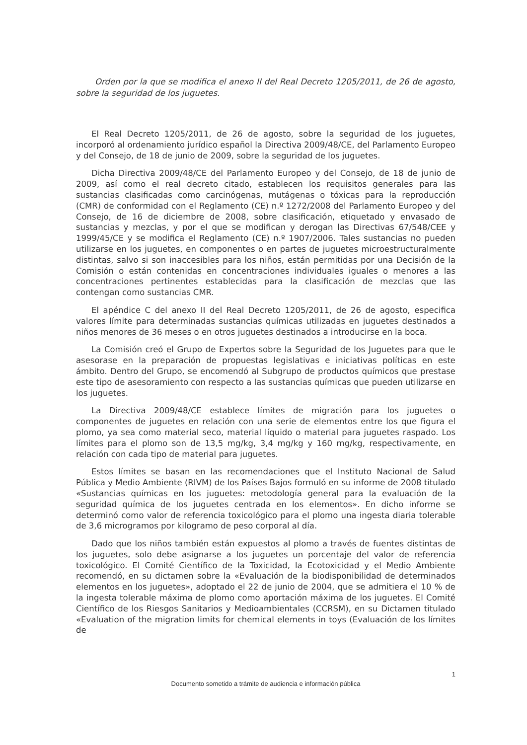Orden por la que se modifica el anexo II del Real Decreto 1205/2011, de 26 de agosto, sobre la seguridad de los juguetes.
El Real Decreto 1205/2011, de 26 de agosto, sobre la seguridad de los juguetes, incorporó al ordenamiento jurídico español la Directiva 2009/48/CE, del Parlamento Europeo y del Consejo, de 18 de junio de 2009, sobre la seguridad de los juguetes.
Dicha Directiva 2009/48/CE del Parlamento Europeo y del Consejo, de 18 de junio de 2009, así como el real decreto citado, establecen los requisitos generales para las sustancias clasificadas como carcinógenas, mutágenas o tóxicas para la reproducción (CMR) de conformidad con el Reglamento (CE) n.º 1272/2008 del Parlamento Europeo y del Consejo, de 16 de diciembre de 2008, sobre clasificación, etiquetado y envasado de sustancias y mezclas, y por el que se modifican y derogan las Directivas 67/548/CEE y 1999/45/CE y se modifica el Reglamento (CE) n.º 1907/2006. Tales sustancias no pueden utilizarse en los juguetes, en componentes o en partes de juguetes microestructuralmente distintas, salvo si son inaccesibles para los niños, están permitidas por una Decisión de la Comisión o están contenidas en concentraciones individuales iguales o menores a las concentraciones pertinentes establecidas para la clasificación de mezclas que las contengan como sustancias CMR.
El apéndice C del anexo II del Real Decreto 1205/2011, de 26 de agosto, especifica valores límite para determinadas sustancias químicas utilizadas en juguetes destinados a niños menores de 36 meses o en otros juguetes destinados a introducirse en la boca.
La Comisión creó el Grupo de Expertos sobre la Seguridad de los Juguetes para que le asesorase en la preparación de propuestas legislativas e iniciativas políticas en este ámbito. Dentro del Grupo, se encomendó al Subgrupo de productos químicos que prestase este tipo de asesoramiento con respecto a las sustancias químicas que pueden utilizarse en los juguetes.
La Directiva 2009/48/CE establece límites de migración para los juguetes o componentes de juguetes en relación con una serie de elementos entre los que figura el plomo, ya sea como material seco, material líquido o material para juguetes raspado. Los límites para el plomo son de 13,5 mg/kg, 3,4 mg/kg y 160 mg/kg, respectivamente, en relación con cada tipo de material para juguetes.
Estos límites se basan en las recomendaciones que el Instituto Nacional de Salud Pública y Medio Ambiente (RIVM) de los Países Bajos formuló en su informe de 2008 titulado «Sustancias químicas en los juguetes: metodología general para la evaluación de la seguridad química de los juguetes centrada en los elementos». En dicho informe se determinó como valor de referencia toxicológico para el plomo una ingesta diaria tolerable de 3,6 microgramos por kilogramo de peso corporal al día.
Dado que los niños también están expuestos al plomo a través de fuentes distintas de los juguetes, solo debe asignarse a los juguetes un porcentaje del valor de referencia toxicológico. El Comité Científico de la Toxicidad, la Ecotoxicidad y el Medio Ambiente recomendó, en su dictamen sobre la «Evaluación de la biodisponibilidad de determinados elementos en los juguetes», adoptado el 22 de junio de 2004, que se admitiera el 10 % de la ingesta tolerable máxima de plomo como aportación máxima de los juguetes. El Comité Científico de los Riesgos Sanitarios y Medioambientales (CCRSM), en su Dictamen titulado «Evaluation of the migration limits for chemical elements in toys (Evaluación de los límites de
1
Documento sometido a trámite de audiencia e información pública